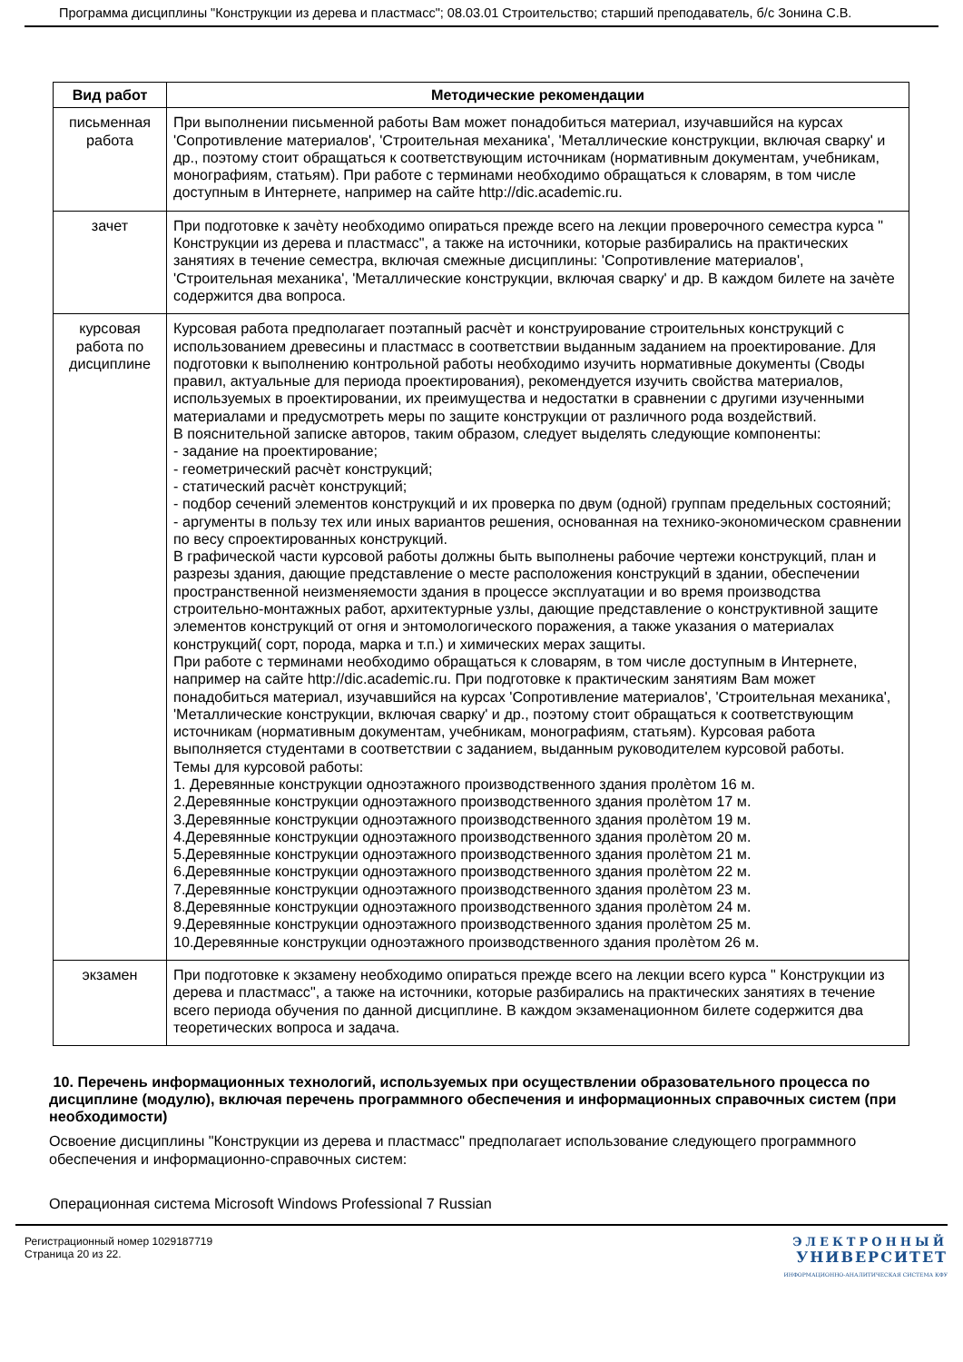Программа дисциплины "Конструкции из дерева и пластмасс"; 08.03.01 Строительство; старший преподаватель, б/с Зонина С.В.
| Вид работ | Методические рекомендации |
| --- | --- |
| письменная работа | При выполнении письменной работы Вам может понадобиться материал, изучавшийся на курсах 'Сопротивление материалов', 'Строительная механика', 'Металлические конструкции, включая сварку' и др., поэтому стоит обращаться к соответствующим источникам (нормативным документам, учебникам, монографиям, статьям). При работе с терминами необходимо обращаться к словарям, в том числе доступным в Интернете, например на сайте http://dic.academic.ru. |
| зачет | При подготовке к зачѐту необходимо опираться прежде всего на лекции проверочного семестра курса " Конструкции из дерева и пластмасс", а также на источники, которые разбирались на практических занятиях в течение семестра, включая смежные дисциплины: 'Сопротивление материалов', 'Строительная механика', 'Металлические конструкции, включая сварку' и др. В каждом билете на зачѐте содержится два вопроса. |
| курсовая работа по дисциплине | Курсовая работа предполагает поэтапный расчѐт и конструирование строительных конструкций с использованием древесины и пластмасс в соответствии выданным заданием на проектирование. Для подготовки к выполнению контрольной работы необходимо изучить нормативные документы (Своды правил, актуальные для периода проектирования), рекомендуется изучить свойства материалов, используемых в проектировании, их преимущества и недостатки в сравнении с другими изученными материалами и предусмотреть меры по защите конструкции от различного рода воздействий. В пояснительной записке авторов, таким образом, следует выделять следующие компоненты: - задание на проектирование; - геометрический расчѐт конструкций; - статический расчѐт конструкций; - подбор сечений элементов конструкций и их проверка по двум (одной) группам предельных состояний; - аргументы в пользу тех или иных вариантов решения, основанная на технико-экономическом сравнении по весу спроектированных конструкций. В графической части курсовой работы должны быть выполнены рабочие чертежи конструкций, план и разрезы здания, дающие представление о месте расположения конструкций в здании, обеспечении пространственной неизменяемости здания в процессе эксплуатации и во время производства строительно-монтажных работ, архитектурные узлы, дающие представление о конструктивной защите элементов конструкций от огня и энтомологического поражения, а также указания о материалах конструкций( сорт, порода, марка и т.п.) и химических мерах защиты. При работе с терминами необходимо обращаться к словарям, в том числе доступным в Интернете, например на сайте http://dic.academic.ru. При подготовке к практическим занятиям Вам может понадобиться материал, изучавшийся на курсах 'Сопротивление материалов', 'Строительная механика', 'Металлические конструкции, включая сварку' и др., поэтому стоит обращаться к соответствующим источникам (нормативным документам, учебникам, монографиям, статьям). Курсовая работа выполняется студентами в соответствии с заданием, выданным руководителем курсовой работы. Темы для курсовой работы: 1. Деревянные конструкции одноэтажного производственного здания пролѐтом 16 м. 2.Деревянные конструкции одноэтажного производственного здания пролѐтом 17 м. 3.Деревянные конструкции одноэтажного производственного здания пролѐтом 19 м. 4.Деревянные конструкции одноэтажного производственного здания пролѐтом 20 м. 5.Деревянные конструкции одноэтажного производственного здания пролѐтом 21 м. 6.Деревянные конструкции одноэтажного производственного здания пролѐтом 22 м. 7.Деревянные конструкции одноэтажного производственного здания пролѐтом 23 м. 8.Деревянные конструкции одноэтажного производственного здания пролѐтом 24 м. 9.Деревянные конструкции одноэтажного производственного здания пролѐтом 25 м. 10.Деревянные конструкции одноэтажного производственного здания пролѐтом 26 м. |
| экзамен | При подготовке к экзамену необходимо опираться прежде всего на лекции всего курса " Конструкции из дерева и пластмасс", а также на источники, которые разбирались на практических занятиях в течение всего периода обучения по данной дисциплине. В каждом экзаменационном билете содержится два теоретических вопроса и задача. |
10. Перечень информационных технологий, используемых при осуществлении образовательного процесса по дисциплине (модулю), включая перечень программного обеспечения и информационных справочных систем (при необходимости)
Освоение дисциплины "Конструкции из дерева и пластмасс" предполагает использование следующего программного обеспечения и информационно-справочных систем:
Операционная система Microsoft Windows Professional 7 Russian
Регистрационный номер 1029187719
Страница 20 из 22.
ЭЛЕКТРОННЫЙ
УНИВЕРСИТЕТ
ИНФОРМАЦИОННО-АНАЛИТИЧЕСКАЯ СИСТЕМА КФУ